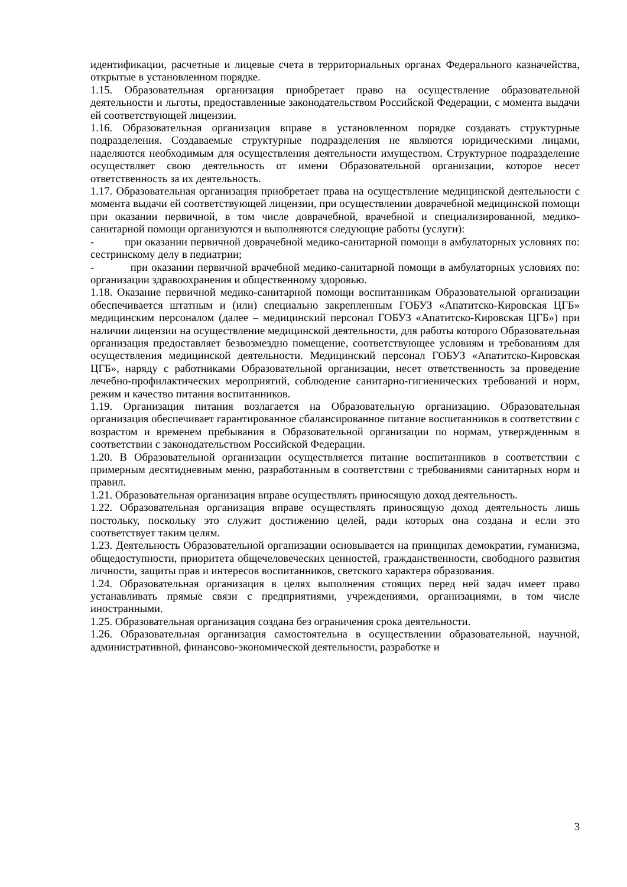идентификации, расчетные и лицевые счета в территориальных органах Федерального казначейства, открытые в установленном порядке.
1.15. Образовательная организация приобретает право на осуществление образовательной деятельности и льготы, предоставленные законодательством Российской Федерации, с момента выдачи ей соответствующей лицензии.
1.16. Образовательная организация вправе в установленном порядке создавать структурные подразделения. Создаваемые структурные подразделения не являются юридическими лицами, наделяются необходимым для осуществления деятельности имуществом. Структурное подразделение осуществляет свою деятельность от имени Образовательной организации, которое несет ответственность за их деятельность.
1.17. Образовательная организация приобретает права на осуществление медицинской деятельности с момента выдачи ей соответствующей лицензии, при осуществлении доврачебной медицинской помощи при оказании первичной, в том числе доврачебной, врачебной и специализированной, медико-санитарной помощи организуются и выполняются следующие работы (услуги):
- при оказании первичной доврачебной медико-санитарной помощи в амбулаторных условиях по: сестринскому делу в педиатрии;
- при оказании первичной врачебной медико-санитарной помощи в амбулаторных условиях по: организации здравоохранения и общественному здоровью.
1.18. Оказание первичной медико-санитарной помощи воспитанникам Образовательной организации обеспечивается штатным и (или) специально закрепленным ГОБУЗ «Апатитско-Кировская ЦГБ» медицинским персоналом (далее – медицинский персонал ГОБУЗ «Апатитско-Кировская ЦГБ») при наличии лицензии на осуществление медицинской деятельности, для работы которого Образовательная организация предоставляет безвозмездно помещение, соответствующее условиям и требованиям для осуществления медицинской деятельности. Медицинский персонал ГОБУЗ «Апатитско-Кировская ЦГБ», наряду с работниками Образовательной организации, несет ответственность за проведение лечебно-профилактических мероприятий, соблюдение санитарно-гигиенических требований и норм, режим и качество питания воспитанников.
1.19. Организация питания возлагается на Образовательную организацию. Образовательная организация обеспечивает гарантированное сбалансированное питание воспитанников в соответствии с возрастом и временем пребывания в Образовательной организации по нормам, утвержденным в соответствии с законодательством Российской Федерации.
1.20. В Образовательной организации осуществляется питание воспитанников в соответствии с примерным десятидневным меню, разработанным в соответствии с требованиями санитарных норм и правил.
1.21. Образовательная организация вправе осуществлять приносящую доход деятельность.
1.22. Образовательная организация вправе осуществлять приносящую доход деятельность лишь постольку, поскольку это служит достижению целей, ради которых она создана и если это соответствует таким целям.
1.23. Деятельность Образовательной организации основывается на принципах демократии, гуманизма, общедоступности, приоритета общечеловеческих ценностей, гражданственности, свободного развития личности, защиты прав и интересов воспитанников, светского характера образования.
1.24. Образовательная организация в целях выполнения стоящих перед ней задач имеет право устанавливать прямые связи с предприятиями, учреждениями, организациями, в том числе иностранными.
1.25. Образовательная организация создана без ограничения срока деятельности.
1.26. Образовательная организация самостоятельна в осуществлении образовательной, научной, административной, финансово-экономической деятельности, разработке и
3